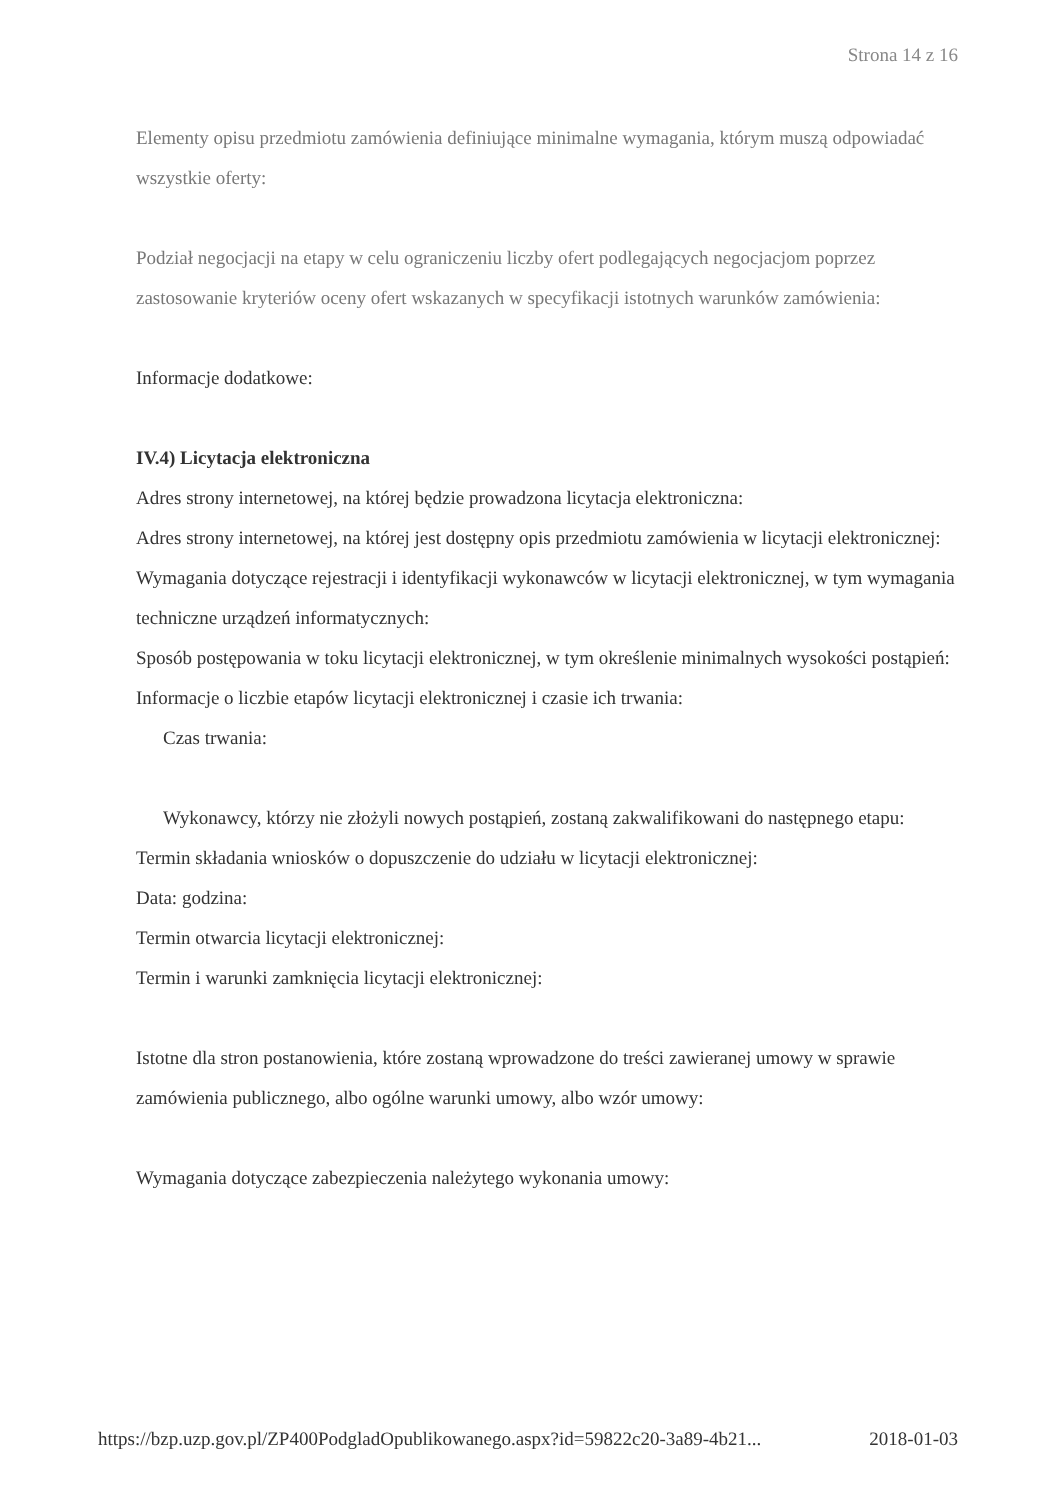Strona 14 z 16
Elementy opisu przedmiotu zamówienia definiujące minimalne wymagania, którym muszą odpowiadać wszystkie oferty:
Podział negocjacji na etapy w celu ograniczeniu liczby ofert podlegających negocjacjom poprzez zastosowanie kryteriów oceny ofert wskazanych w specyfikacji istotnych warunków zamówienia:
Informacje dodatkowe:
IV.4) Licytacja elektroniczna
Adres strony internetowej, na której będzie prowadzona licytacja elektroniczna:
Adres strony internetowej, na której jest dostępny opis przedmiotu zamówienia w licytacji elektronicznej:
Wymagania dotyczące rejestracji i identyfikacji wykonawców w licytacji elektronicznej, w tym wymagania techniczne urządzeń informatycznych:
Sposób postępowania w toku licytacji elektronicznej, w tym określenie minimalnych wysokości postąpień:
Informacje o liczbie etapów licytacji elektronicznej i czasie ich trwania:
Czas trwania:
Wykonawcy, którzy nie złożyli nowych postąpień, zostaną zakwalifikowani do następnego etapu:
Termin składania wniosków o dopuszczenie do udziału w licytacji elektronicznej:
Data: godzina:
Termin otwarcia licytacji elektronicznej:
Termin i warunki zamknięcia licytacji elektronicznej:
Istotne dla stron postanowienia, które zostaną wprowadzone do treści zawieranej umowy w sprawie zamówienia publicznego, albo ogólne warunki umowy, albo wzór umowy:
Wymagania dotyczące zabezpieczenia należytego wykonania umowy:
https://bzp.uzp.gov.pl/ZP400PodgladOpublikowanego.aspx?id=59822c20-3a89-4b21... 2018-01-03